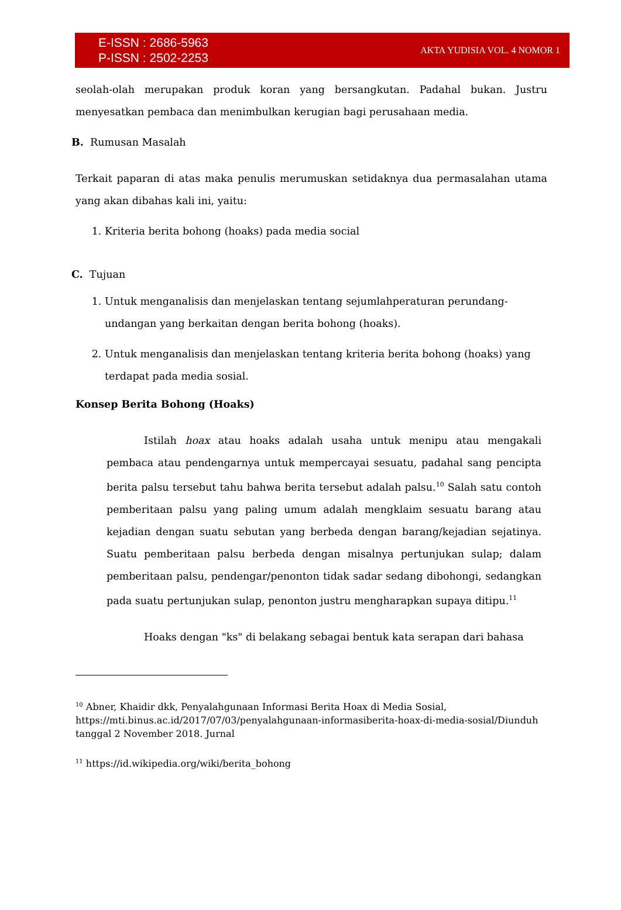E-ISSN : 2686-5963
P-ISSN : 2502-2253
AKTA YUDISIA VOL. 4 NOMOR 1
seolah-olah merupakan produk koran yang bersangkutan. Padahal bukan. Justru menyesatkan pembaca dan menimbulkan kerugian bagi perusahaan media.
B. Rumusan Masalah
Terkait paparan di atas maka penulis merumuskan setidaknya dua permasalahan utama yang akan dibahas kali ini, yaitu:
1. Kriteria berita bohong (hoaks) pada media social
C. Tujuan
1. Untuk menganalisis dan menjelaskan tentang sejumlahperaturan perundang-undangan yang berkaitan dengan berita bohong (hoaks).
2. Untuk menganalisis dan menjelaskan tentang kriteria berita bohong (hoaks) yang terdapat pada media sosial.
Konsep Berita Bohong (Hoaks)
Istilah hoax atau hoaks adalah usaha untuk menipu atau mengakali pembaca atau pendengarnya untuk mempercayai sesuatu, padahal sang pencipta berita palsu tersebut tahu bahwa berita tersebut adalah palsu.<sup>10</sup> Salah satu contoh pemberitaan palsu yang paling umum adalah mengklaim sesuatu barang atau kejadian dengan suatu sebutan yang berbeda dengan barang/kejadian sejatinya. Suatu pemberitaan palsu berbeda dengan misalnya pertunjukan sulap; dalam pemberitaan palsu, pendengar/penonton tidak sadar sedang dibohongi, sedangkan pada suatu pertunjukan sulap, penonton justru mengharapkan supaya ditipu.<sup>11</sup>
Hoaks dengan "ks" di belakang sebagai bentuk kata serapan dari bahasa
<sup>10</sup> Abner, Khaidir dkk, Penyalahgunaan Informasi Berita Hoax di Media Sosial, https://mti.binus.ac.id/2017/07/03/penyalahgunaan-informasiberita-hoax-di-media-sosial/Diunduh tanggal 2 November 2018. Jurnal
<sup>11</sup> https://id.wikipedia.org/wiki/berita_bohong